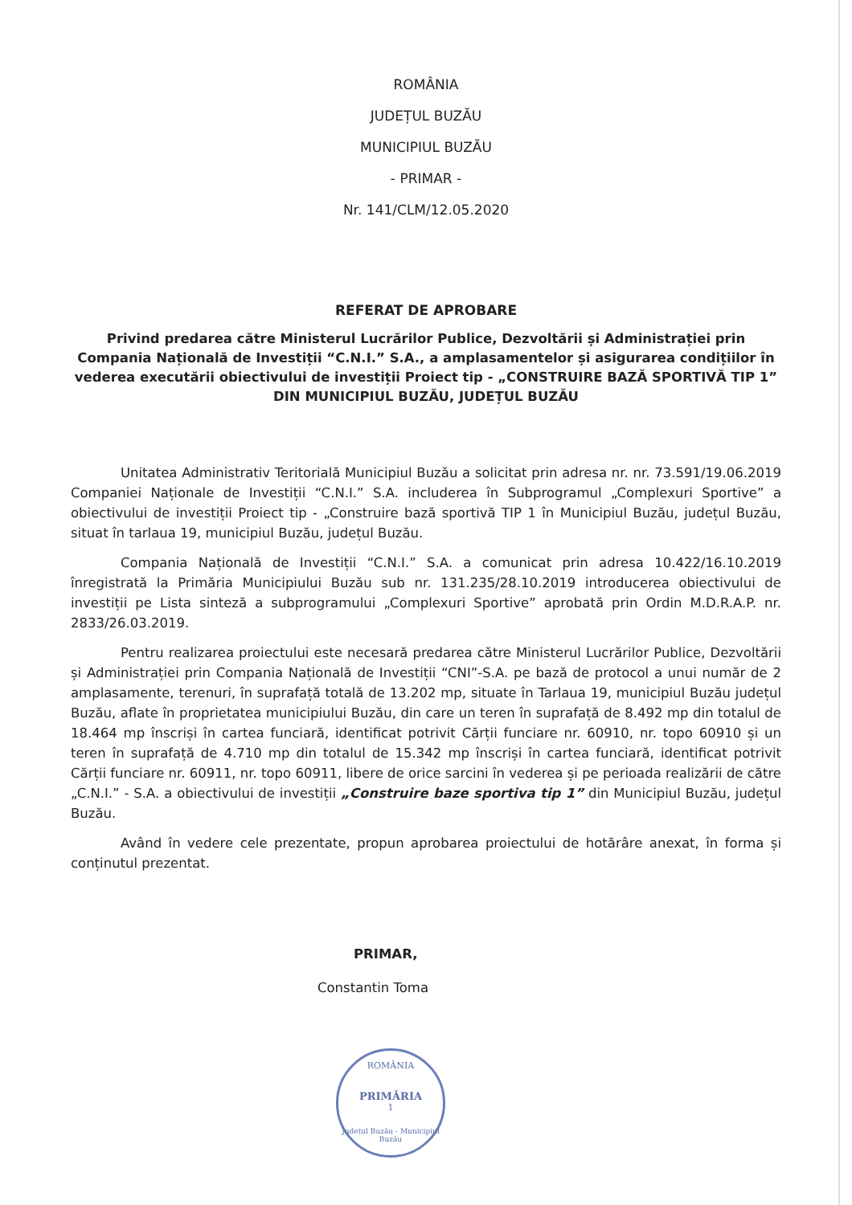ROMÂNIA
JUDEȚUL BUZĂU
MUNICIPIUL BUZĂU
- PRIMAR -
Nr. 141/CLM/12.05.2020
REFERAT DE APROBARE
Privind predarea către Ministerul Lucrărilor Publice, Dezvoltării și Administrației prin Compania Națională de Investiții “C.N.I.” S.A., a amplasamentelor și asigurarea condițiilor în vederea executării obiectivului de investiții Proiect tip - „CONSTRUIRE BAZĂ SPORTIVĂ TIP 1” DIN MUNICIPIUL BUZĂU, JUDEȚUL BUZĂU
Unitatea Administrativ Teritorială Municipiul Buzău a solicitat prin adresa nr. nr. 73.591/19.06.2019 Companiei Naționale de Investiții “C.N.I.” S.A. includerea în Subprogramul „Complexuri Sportive” a obiectivului de investiții Proiect tip - „Construire bază sportivă TIP 1 în Municipiul Buzău, județul Buzău, situat în tarlaua 19, municipiul Buzău, județul Buzău.
Compania Națională de Investiții “C.N.I.” S.A. a comunicat prin adresa 10.422/16.10.2019 înregistrată la Primăria Municipiului Buzău sub nr. 131.235/28.10.2019 introducerea obiectivului de investiții pe Lista sinteză a subprogramului „Complexuri Sportive” aprobată prin Ordin M.D.R.A.P. nr. 2833/26.03.2019.
Pentru realizarea proiectului este necesară predarea către Ministerul Lucrărilor Publice, Dezvoltării și Administrației prin Compania Națională de Investiții “CNI”-S.A. pe bază de protocol a unui număr de 2 amplasamente, terenuri, în suprafață totală de 13.202 mp, situate în Tarlaua 19, municipiul Buzău județul Buzău, aflate în proprietatea municipiului Buzău, din care un teren în suprafață de 8.492 mp din totalul de 18.464 mp înscriși în cartea funciară, identificat potrivit Cărții funciare nr. 60910, nr. topo 60910 și un teren în suprafață de 4.710 mp din totalul de 15.342 mp înscriși în cartea funciară, identificat potrivit Cărții funciare nr. 60911, nr. topo 60911, libere de orice sarcini în vederea și pe perioada realizării de către „C.N.I.” - S.A. a obiectivului de investiții „Construire baze sportiva tip 1” din Municipiul Buzău, județul Buzău.
Având în vedere cele prezentate, propun aprobarea proiectului de hotărâre anexat, în forma și conținutul prezentat.
PRIMAR,
Constantin Toma
ROMÂNIA
PRIMĂRIA
1
Județul Buzău - Municipiul Buzău